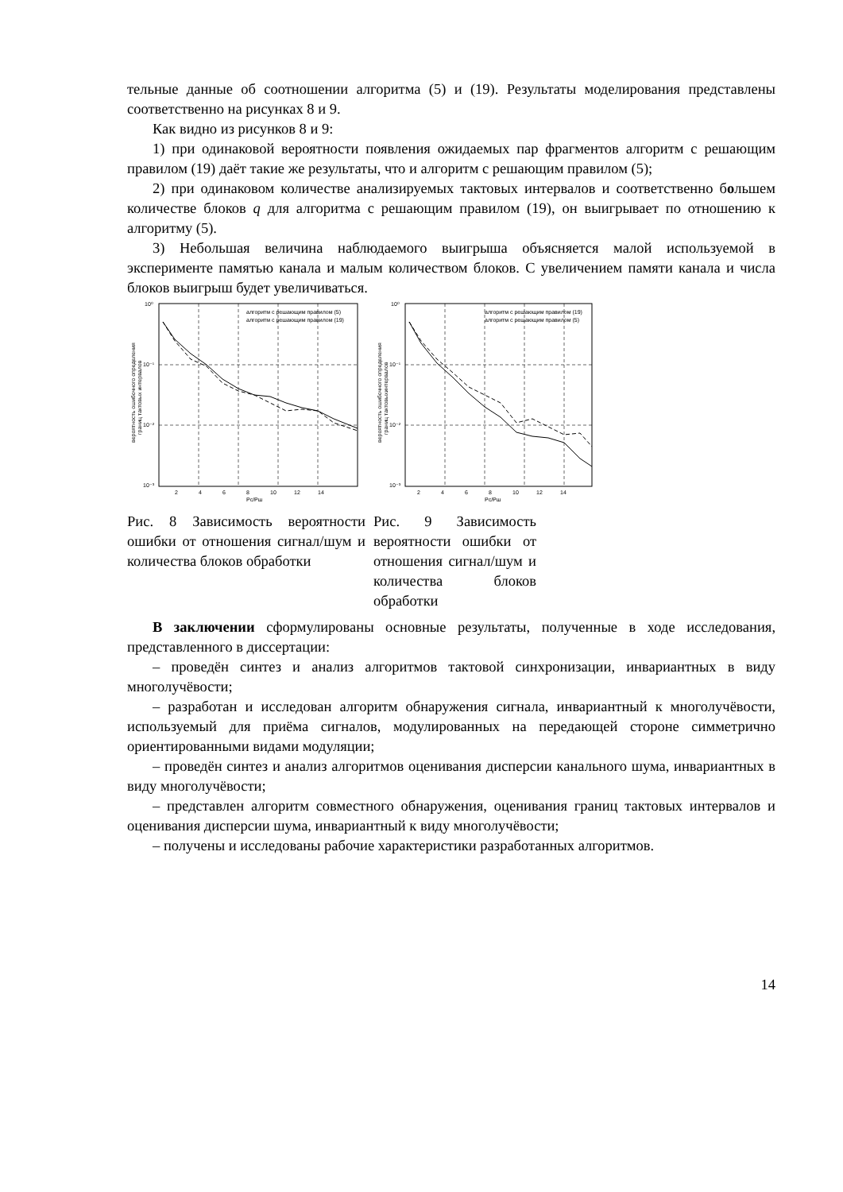тельные данные об соотношении алгоритма (5) и (19). Результаты моделирования представлены соответственно на рисунках 8 и 9.
Как видно из рисунков 8 и 9:
1) при одинаковой вероятности появления ожидаемых пар фрагментов алгоритм с решающим правилом (19) даёт такие же результаты, что и алгоритм с решающим правилом (5);
2) при одинаковом количестве анализируемых тактовых интервалов и соответственно большем количестве блоков q для алгоритма с решающим правилом (19), он выигрывает по отношению к алгоритму (5).
3) Небольшая величина наблюдаемого выигрыша объясняется малой используемой в эксперименте памятью канала и малым количеством блоков. С увеличением памяти канала и числа блоков выигрыш будет увеличиваться.
алгоритм с решающим правилом (5)
алгоритм с решающим правилом (19)
10⁰
10⁻¹
10⁻²
10⁻³
2
4
6
8
10
12
14
Pc/Pш
вероятность ошибочного определения
границ тактовых интервалов
Рис. 8 Зависимость вероятности ошибки от отношения сигнал/шум и количества блоков обработки
алгоритм с решающим правилом (19)
алгоритм с решающим правилом (5)
10⁰
10⁻¹
10⁻²
10⁻³
2
4
6
8
10
12
14
Pc/Pш
вероятность ошибочного определения
границ тактовыхинтервалов
Рис. 9 Зависимость вероятности ошибки от отношения сигнал/шум и количества блоков обработки
В заключении сформулированы основные результаты, полученные в ходе исследования, представленного в диссертации:
– проведён синтез и анализ алгоритмов тактовой синхронизации, инвариантных в виду многолучёвости;
– разработан и исследован алгоритм обнаружения сигнала, инвариантный к многолучёвости, используемый для приёма сигналов, модулированных на передающей стороне симметрично ориентированными видами модуляции;
– проведён синтез и анализ алгоритмов оценивания дисперсии канального шума, инвариантных в виду многолучёвости;
– представлен алгоритм совместного обнаружения, оценивания границ тактовых интервалов и оценивания дисперсии шума, инвариантный к виду многолучёвости;
– получены и исследованы рабочие характеристики разработанных алгоритмов.
14